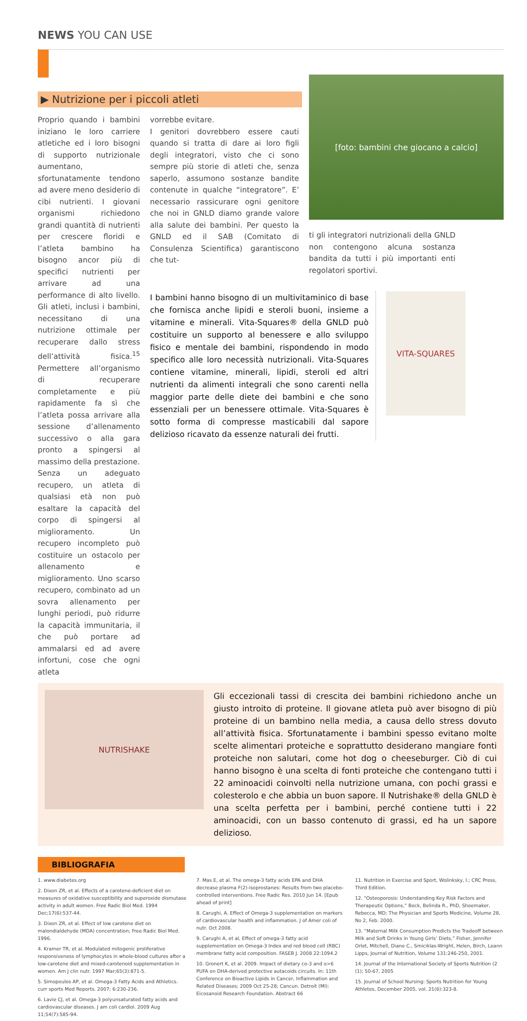NEWS YOU CAN USE
▶ Nutrizione per i piccoli atleti
Proprio quando i bambini iniziano le loro carriere atletiche ed i loro bisogni di supporto nutrizionale aumentano, sfortunatamente tendono ad avere meno desiderio di cibi nutrienti. I giovani organismi richiedono grandi quantità di nutrienti per crescere floridi e l’atleta bambino ha bisogno ancor più di specifici nutrienti per arrivare ad una performance di alto livello. Gli atleti, inclusi i bambini, necessitano di una nutrizione ottimale per recuperare dallo stress dell’attività fisica.<sup>15</sup> Permettere all’organismo di recuperare completamente e più rapidamente fa sì che l’atleta possa arrivare alla sessione d’allenamento successivo o alla gara pronto a spingersi al massimo della prestazione.
Senza un adeguato recupero, un atleta di qualsiasi età non può esaltare la capacità del corpo di spingersi al miglioramento. Un recupero incompleto può costituire un ostacolo per allenamento e miglioramento. Uno scarso recupero, combinato ad un sovra allenamento per lunghi periodi, può ridurre la capacità immunitaria, il che può portare ad ammalarsi ed ad avere infortuni, cose che ogni atleta
vorrebbe evitare.
I genitori dovrebbero essere cauti quando si tratta di dare ai loro figli degli integratori, visto che ci sono sempre più storie di atleti che, senza saperlo, assumono sostanze bandite contenute in qualche “integratore”. E’ necessario rassicurare ogni genitore che noi in GNLD diamo grande valore alla salute dei bambini. Per questo la GNLD ed il SAB (Comitato di Consulenza Scientifica) garantiscono che tut-
[foto: bambini che giocano a calcio]
ti gli integratori nutrizionali della GNLD non contengono alcuna sostanza bandita da tutti i più importanti enti regolatori sportivi.
I bambini hanno bisogno di un multivitaminico di base che fornisca anche lipidi e steroli buoni, insieme a vitamine e minerali. Vita-Squares® della GNLD può costituire un supporto al benessere e allo sviluppo fisico e mentale dei bambini, rispondendo in modo specifico alle loro necessità nutrizionali. Vita-Squares contiene vitamine, minerali, lipidi, steroli ed altri nutrienti da alimenti integrali che sono carenti nella maggior parte delle diete dei bambini e che sono essenziali per un benessere ottimale. Vita-Squares è sotto forma di compresse masticabili dal sapore delizioso ricavato da essenze naturali dei frutti.
VITA-SQUARES
NUTRISHAKE
Gli eccezionali tassi di crescita dei bambini richiedono anche un giusto introito di proteine. Il giovane atleta può aver bisogno di più proteine di un bambino nella media, a causa dello stress dovuto all’attività fisica. Sfortunatamente i bambini spesso evitano molte scelte alimentari proteiche e soprattutto desiderano mangiare fonti proteiche non salutari, come hot dog o cheeseburger. Ciò di cui hanno bisogno è una scelta di fonti proteiche che contengano tutti i 22 aminoacidi coinvolti nella nutrizione umana, con pochi grassi e colesterolo e che abbia un buon sapore. Il Nutrishake® della GNLD è una scelta perfetta per i bambini, perché contiene tutti i 22 aminoacidi, con un basso contenuto di grassi, ed ha un sapore delizioso.
BIBLIOGRAFIA
1. www.diabetes.org
2. Dixon ZR, et al. Effects of a carotene-deficient diet on measures of oxidative susceptibility and superoxide dismutase activity in adult women. Free Radic Biol Med. 1994 Dec;17(6):537-44.
3. Dixon ZR, et al. Effect of low carotene diet on malondialdehyde (MDA) concentration; Free Radic Biol Med. 1996.
4. Kramer TR, et al. Modulated mitogenic proliferative responsiveness of lymphocytes in whole-blood cultures after a low-carotene diet and mixed-carotenoid supplementation in women. Am J clin nutr. 1997 Mar;65(3):871-5.
5. Simopoulos AP, et al. Omega-3 Fatty Acids and Athletics. curr sports Med Reports. 2007; 6:230-236.
6. Lavie CJ, et al. Omega-3 polyunsaturated fatty acids and cardiovascular diseases. J am coli cardiol. 2009 Aug 11;54(7):585-94.
7. Mas E, et al. The omega-3 fatty acids EPA and DHA decrease plasma F(2)-isoprostanes: Results from two placebo-controlled interventions. Free Radic Res. 2010 Jun 14. [Epub ahead of print]
8. Carughi, A. Effect of Omega-3 supplementation on markers of cardiovascular health and inflammation. J of Amer coli of nutr. Oct 2008.
9. Carughi A, et al, Effect of omega-3 fatty acid supplementation on Omega-3 Index and red blood cell (RBC) membrane fatty acid composition. FASEB J. 2008 22:1094.2
10. Gronert K, et al. 2009. Impact of dietary co-3 and o>6 PUFA on DHA-derived protective autacoids circuits. In: 11th Conference on Bioactive Lipids in Cancer, Inflammation and Related Diseases; 2009 Oct 25-28; Cancun. Detroit (MI): Eicosanoid Research Foundation. Abstract 66
11. Nutrition in Exercise and Sport, Wolinksky, I.; CRC Press, Third Edition.
12. “Osteoporosis: Understanding Key Risk Factors and Therapeutic Options,” Beck, Belinda R., PhD, Shoemaker, Rebecca, MD; The Physician and Sports Medicine, Volume 28, No 2, Feb. 2000.
13. “Maternal Milk Consumption Predicts the Tradeoff between Milk and Soft Drinks in Young Girls’ Diets,” Fisher, Jennifer Orlet, Mitchell, Diane C., Smiciklas-Wright, Helen, Birch, Leann Lipps, Journal of Nutrition, Volume 131:246-250, 2001.
14. Journal of the International Society of Sports Nutrition (2 (1); 50-67, 2005
15. Journal of School Nursing: Sports Nutrition for Young Athletes, December 2005, vol. 21(6):323-8.